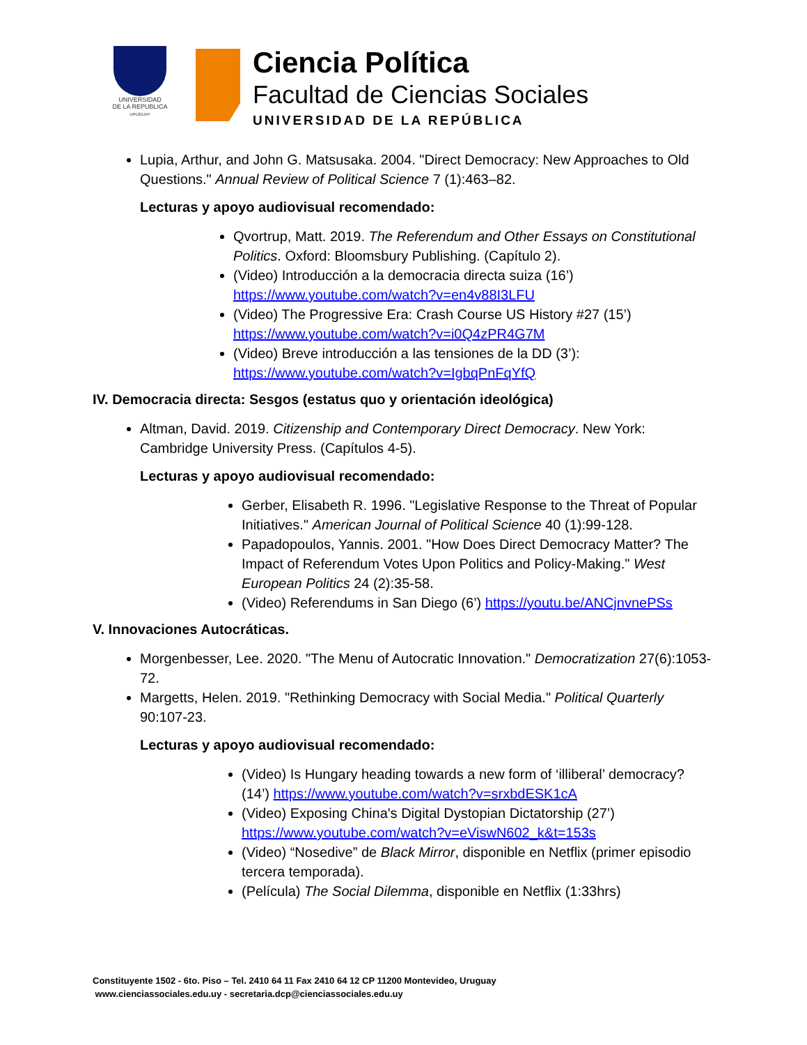UNIVERSIDAD
DE LA REPUBLICA
URUGUAY
Ciencia Política
Facultad de Ciencias Sociales
UNIVERSIDAD DE LA REPÚBLICA
Lupia, Arthur, and John G. Matsusaka. 2004. "Direct Democracy: New Approaches to Old Questions." Annual Review of Political Science 7 (1):463–82.
Lecturas y apoyo audiovisual recomendado:
Qvortrup, Matt. 2019. The Referendum and Other Essays on Constitutional Politics. Oxford: Bloomsbury Publishing. (Capítulo 2).
(Video) Introducción a la democracia directa suiza (16’) https://www.youtube.com/watch?v=en4v88I3LFU
(Video) The Progressive Era: Crash Course US History #27 (15’) https://www.youtube.com/watch?v=i0Q4zPR4G7M
(Video) Breve introducción a las tensiones de la DD (3’): https://www.youtube.com/watch?v=IgbqPnFqYfQ
IV. Democracia directa: Sesgos (estatus quo y orientación ideológica)
Altman, David. 2019. Citizenship and Contemporary Direct Democracy. New York: Cambridge University Press. (Capítulos 4-5).
Lecturas y apoyo audiovisual recomendado:
Gerber, Elisabeth R. 1996. "Legislative Response to the Threat of Popular Initiatives." American Journal of Political Science 40 (1):99-128.
Papadopoulos, Yannis. 2001. "How Does Direct Democracy Matter? The Impact of Referendum Votes Upon Politics and Policy-Making." West European Politics 24 (2):35-58.
(Video) Referendums in San Diego (6’) https://youtu.be/ANCjnvnePSs
V. Innovaciones Autocráticas.
Morgenbesser, Lee. 2020. "The Menu of Autocratic Innovation." Democratization 27(6):1053-72.
Margetts, Helen. 2019. "Rethinking Democracy with Social Media." Political Quarterly 90:107-23.
Lecturas y apoyo audiovisual recomendado:
(Video) Is Hungary heading towards a new form of ‘illiberal’ democracy? (14’) https://www.youtube.com/watch?v=srxbdESK1cA
(Video) Exposing China's Digital Dystopian Dictatorship (27’) https://www.youtube.com/watch?v=eViswN602_k&t=153s
(Video) “Nosedive” de Black Mirror, disponible en Netflix (primer episodio tercera temporada).
(Película) The Social Dilemma, disponible en Netflix (1:33hrs)
Constituyente 1502 - 6to. Piso – Tel. 2410 64 11 Fax 2410 64 12 CP 11200 Montevideo, Uruguay
www.cienciassociales.edu.uy - secretaria.dcp@cienciassociales.edu.uy